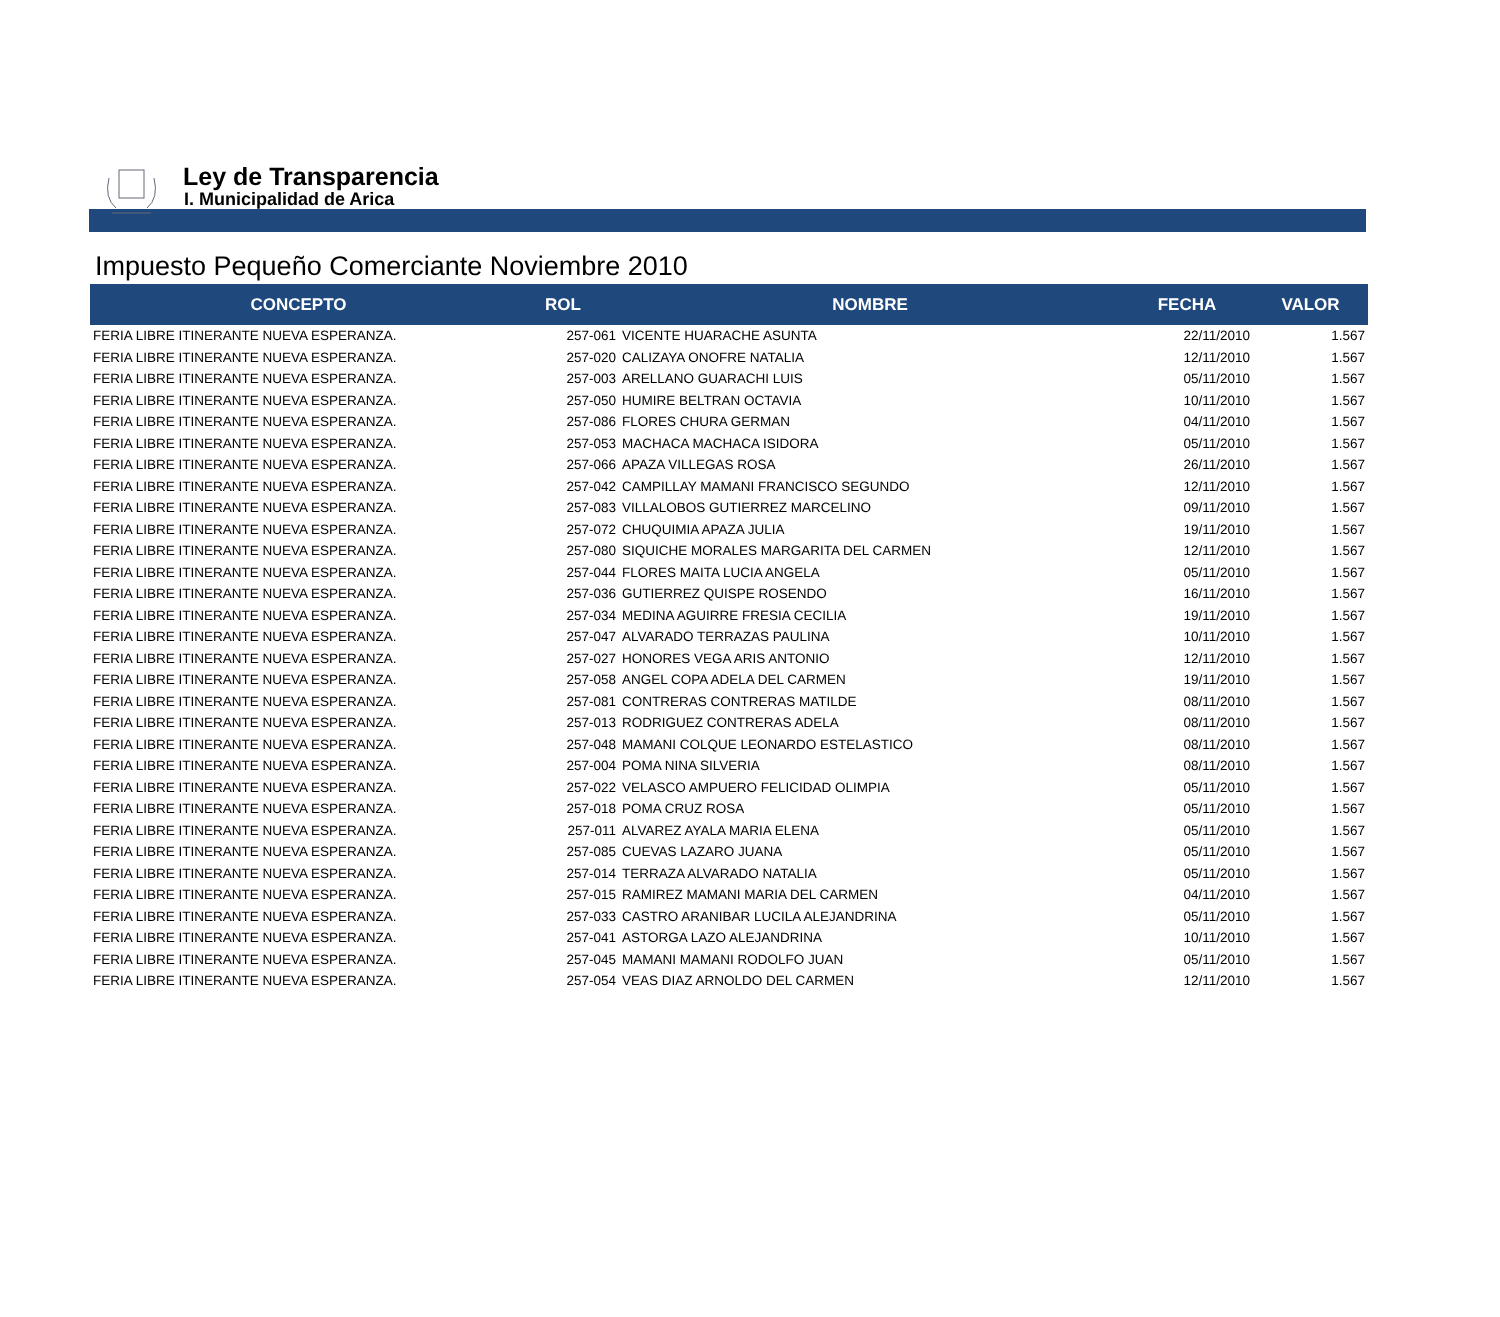Ley de Transparencia
I. Municipalidad de Arica
Impuesto Pequeño Comerciante Noviembre 2010
| CONCEPTO | ROL | NOMBRE | FECHA | VALOR |
| --- | --- | --- | --- | --- |
| FERIA LIBRE ITINERANTE NUEVA ESPERANZA. | 257-061 | VICENTE HUARACHE ASUNTA | 22/11/2010 | 1.567 |
| FERIA LIBRE ITINERANTE NUEVA ESPERANZA. | 257-020 | CALIZAYA ONOFRE NATALIA | 12/11/2010 | 1.567 |
| FERIA LIBRE ITINERANTE NUEVA ESPERANZA. | 257-003 | ARELLANO GUARACHI LUIS | 05/11/2010 | 1.567 |
| FERIA LIBRE ITINERANTE NUEVA ESPERANZA. | 257-050 | HUMIRE BELTRAN OCTAVIA | 10/11/2010 | 1.567 |
| FERIA LIBRE ITINERANTE NUEVA ESPERANZA. | 257-086 | FLORES CHURA GERMAN | 04/11/2010 | 1.567 |
| FERIA LIBRE ITINERANTE NUEVA ESPERANZA. | 257-053 | MACHACA MACHACA ISIDORA | 05/11/2010 | 1.567 |
| FERIA LIBRE ITINERANTE NUEVA ESPERANZA. | 257-066 | APAZA VILLEGAS ROSA | 26/11/2010 | 1.567 |
| FERIA LIBRE ITINERANTE NUEVA ESPERANZA. | 257-042 | CAMPILLAY MAMANI FRANCISCO SEGUNDO | 12/11/2010 | 1.567 |
| FERIA LIBRE ITINERANTE NUEVA ESPERANZA. | 257-083 | VILLALOBOS GUTIERREZ MARCELINO | 09/11/2010 | 1.567 |
| FERIA LIBRE ITINERANTE NUEVA ESPERANZA. | 257-072 | CHUQUIMIA APAZA JULIA | 19/11/2010 | 1.567 |
| FERIA LIBRE ITINERANTE NUEVA ESPERANZA. | 257-080 | SIQUICHE MORALES MARGARITA DEL CARMEN | 12/11/2010 | 1.567 |
| FERIA LIBRE ITINERANTE NUEVA ESPERANZA. | 257-044 | FLORES MAITA LUCIA ANGELA | 05/11/2010 | 1.567 |
| FERIA LIBRE ITINERANTE NUEVA ESPERANZA. | 257-036 | GUTIERREZ QUISPE ROSENDO | 16/11/2010 | 1.567 |
| FERIA LIBRE ITINERANTE NUEVA ESPERANZA. | 257-034 | MEDINA AGUIRRE FRESIA CECILIA | 19/11/2010 | 1.567 |
| FERIA LIBRE ITINERANTE NUEVA ESPERANZA. | 257-047 | ALVARADO TERRAZAS PAULINA | 10/11/2010 | 1.567 |
| FERIA LIBRE ITINERANTE NUEVA ESPERANZA. | 257-027 | HONORES VEGA ARIS ANTONIO | 12/11/2010 | 1.567 |
| FERIA LIBRE ITINERANTE NUEVA ESPERANZA. | 257-058 | ANGEL COPA ADELA DEL CARMEN | 19/11/2010 | 1.567 |
| FERIA LIBRE ITINERANTE NUEVA ESPERANZA. | 257-081 | CONTRERAS CONTRERAS MATILDE | 08/11/2010 | 1.567 |
| FERIA LIBRE ITINERANTE NUEVA ESPERANZA. | 257-013 | RODRIGUEZ CONTRERAS ADELA | 08/11/2010 | 1.567 |
| FERIA LIBRE ITINERANTE NUEVA ESPERANZA. | 257-048 | MAMANI COLQUE LEONARDO ESTELASTICO | 08/11/2010 | 1.567 |
| FERIA LIBRE ITINERANTE NUEVA ESPERANZA. | 257-004 | POMA NINA SILVERIA | 08/11/2010 | 1.567 |
| FERIA LIBRE ITINERANTE NUEVA ESPERANZA. | 257-022 | VELASCO AMPUERO FELICIDAD OLIMPIA | 05/11/2010 | 1.567 |
| FERIA LIBRE ITINERANTE NUEVA ESPERANZA. | 257-018 | POMA CRUZ ROSA | 05/11/2010 | 1.567 |
| FERIA LIBRE ITINERANTE NUEVA ESPERANZA. | 257-011 | ALVAREZ AYALA MARIA ELENA | 05/11/2010 | 1.567 |
| FERIA LIBRE ITINERANTE NUEVA ESPERANZA. | 257-085 | CUEVAS LAZARO JUANA | 05/11/2010 | 1.567 |
| FERIA LIBRE ITINERANTE NUEVA ESPERANZA. | 257-014 | TERRAZA ALVARADO NATALIA | 05/11/2010 | 1.567 |
| FERIA LIBRE ITINERANTE NUEVA ESPERANZA. | 257-015 | RAMIREZ MAMANI MARIA DEL CARMEN | 04/11/2010 | 1.567 |
| FERIA LIBRE ITINERANTE NUEVA ESPERANZA. | 257-033 | CASTRO ARANIBAR LUCILA ALEJANDRINA | 05/11/2010 | 1.567 |
| FERIA LIBRE ITINERANTE NUEVA ESPERANZA. | 257-041 | ASTORGA LAZO ALEJANDRINA | 10/11/2010 | 1.567 |
| FERIA LIBRE ITINERANTE NUEVA ESPERANZA. | 257-045 | MAMANI MAMANI RODOLFO JUAN | 05/11/2010 | 1.567 |
| FERIA LIBRE ITINERANTE NUEVA ESPERANZA. | 257-054 | VEAS DIAZ ARNOLDO DEL CARMEN | 12/11/2010 | 1.567 |